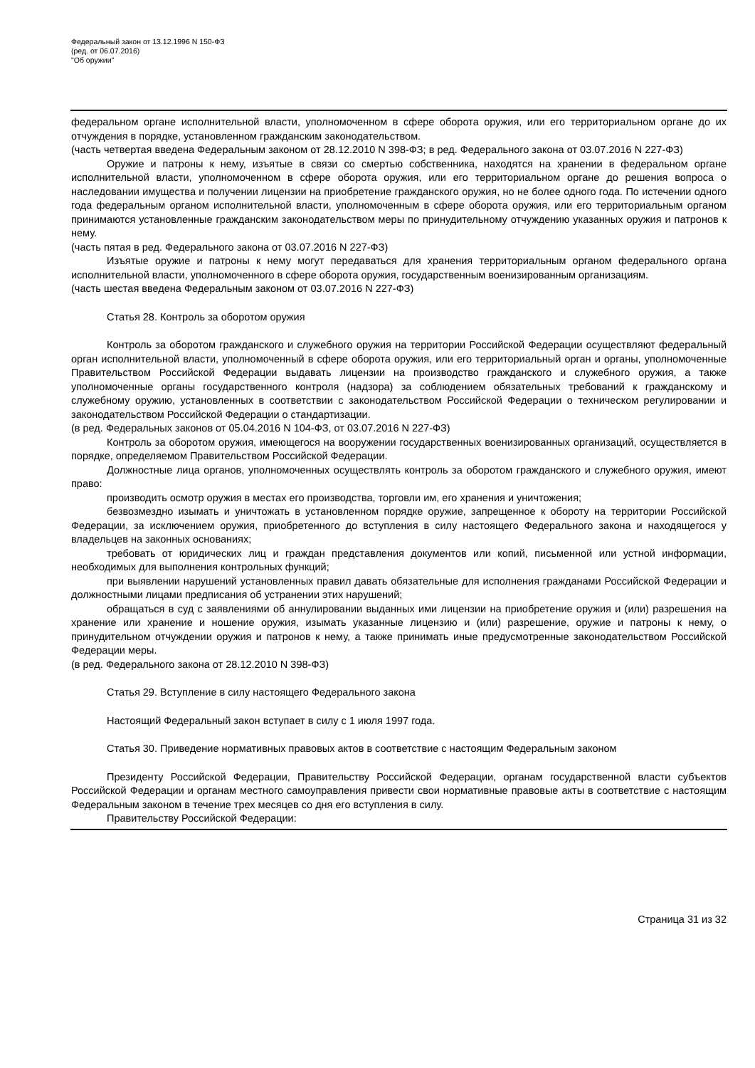Федеральный закон от 13.12.1996 N 150-ФЗ
(ред. от 06.07.2016)
"Об оружии"
федеральном органе исполнительной власти, уполномоченном в сфере оборота оружия, или его территориальном органе до их отчуждения в порядке, установленном гражданским законодательством.
(часть четвертая введена Федеральным законом от 28.12.2010 N 398-ФЗ; в ред. Федерального закона от 03.07.2016 N 227-ФЗ)
Оружие и патроны к нему, изъятые в связи со смертью собственника, находятся на хранении в федеральном органе исполнительной власти, уполномоченном в сфере оборота оружия, или его территориальном органе до решения вопроса о наследовании имущества и получении лицензии на приобретение гражданского оружия, но не более одного года. По истечении одного года федеральным органом исполнительной власти, уполномоченным в сфере оборота оружия, или его территориальным органом принимаются установленные гражданским законодательством меры по принудительному отчуждению указанных оружия и патронов к нему.
(часть пятая в ред. Федерального закона от 03.07.2016 N 227-ФЗ)
Изъятые оружие и патроны к нему могут передаваться для хранения территориальным органом федерального органа исполнительной власти, уполномоченного в сфере оборота оружия, государственным военизированным организациям.
(часть шестая введена Федеральным законом от 03.07.2016 N 227-ФЗ)
Статья 28. Контроль за оборотом оружия
Контроль за оборотом гражданского и служебного оружия на территории Российской Федерации осуществляют федеральный орган исполнительной власти, уполномоченный в сфере оборота оружия, или его территориальный орган и органы, уполномоченные Правительством Российской Федерации выдавать лицензии на производство гражданского и служебного оружия, а также уполномоченные органы государственного контроля (надзора) за соблюдением обязательных требований к гражданскому и служебному оружию, установленных в соответствии с законодательством Российской Федерации о техническом регулировании и законодательством Российской Федерации о стандартизации.
(в ред. Федеральных законов от 05.04.2016 N 104-ФЗ, от 03.07.2016 N 227-ФЗ)
Контроль за оборотом оружия, имеющегося на вооружении государственных военизированных организаций, осуществляется в порядке, определяемом Правительством Российской Федерации.
Должностные лица органов, уполномоченных осуществлять контроль за оборотом гражданского и служебного оружия, имеют право:
производить осмотр оружия в местах его производства, торговли им, его хранения и уничтожения;
безвозмездно изымать и уничтожать в установленном порядке оружие, запрещенное к обороту на территории Российской Федерации, за исключением оружия, приобретенного до вступления в силу настоящего Федерального закона и находящегося у владельцев на законных основаниях;
требовать от юридических лиц и граждан представления документов или копий, письменной или устной информации, необходимых для выполнения контрольных функций;
при выявлении нарушений установленных правил давать обязательные для исполнения гражданами Российской Федерации и должностными лицами предписания об устранении этих нарушений;
обращаться в суд с заявлениями об аннулировании выданных ими лицензии на приобретение оружия и (или) разрешения на хранение или хранение и ношение оружия, изымать указанные лицензию и (или) разрешение, оружие и патроны к нему, о принудительном отчуждении оружия и патронов к нему, а также принимать иные предусмотренные законодательством Российской Федерации меры.
(в ред. Федерального закона от 28.12.2010 N 398-ФЗ)
Статья 29. Вступление в силу настоящего Федерального закона
Настоящий Федеральный закон вступает в силу с 1 июля 1997 года.
Статья 30. Приведение нормативных правовых актов в соответствие с настоящим Федеральным законом
Президенту Российской Федерации, Правительству Российской Федерации, органам государственной власти субъектов Российской Федерации и органам местного самоуправления привести свои нормативные правовые акты в соответствие с настоящим Федеральным законом в течение трех месяцев со дня его вступления в силу.
Правительству Российской Федерации:
Страница 31 из 32